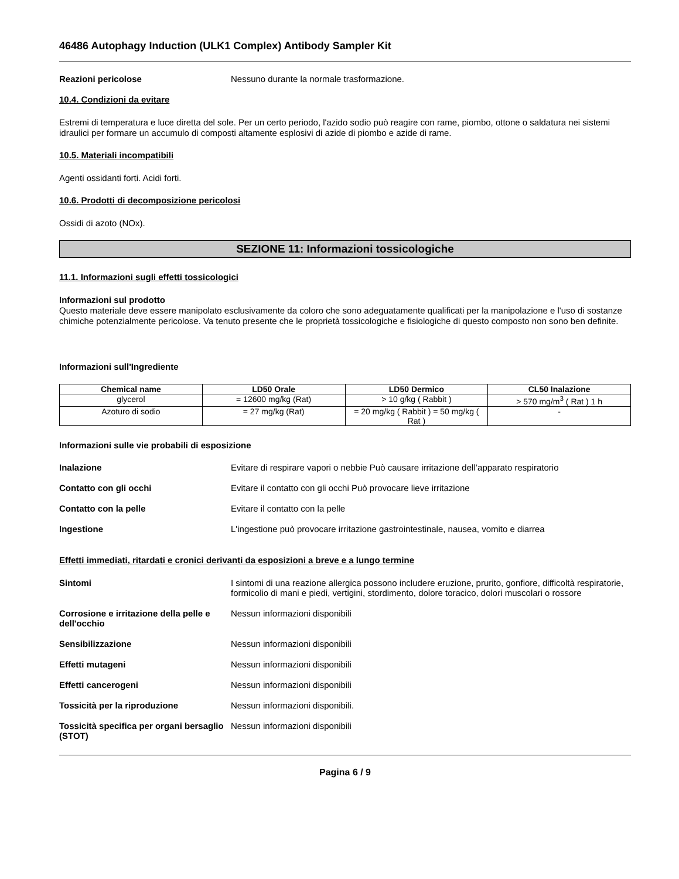46486 Autophagy Induction (ULK1 Complex) Antibody Sampler Kit
Reazioni pericolose Nessuno durante la normale trasformazione.
10.4. Condizioni da evitare
Estremi di temperatura e luce diretta del sole. Per un certo periodo, l'azido sodio può reagire con rame, piombo, ottone o saldatura nei sistemi idraulici per formare un accumulo di composti altamente esplosivi di azide di piombo e azide di rame.
10.5. Materiali incompatibili
Agenti ossidanti forti. Acidi forti.
10.6. Prodotti di decomposizione pericolosi
Ossidi di azoto (NOx).
SEZIONE 11: Informazioni tossicologiche
11.1. Informazioni sugli effetti tossicologici
Informazioni sul prodotto
Questo materiale deve essere manipolato esclusivamente da coloro che sono adeguatamente qualificati per la manipolazione e l'uso di sostanze chimiche potenzialmente pericolose. Va tenuto presente che le proprietà tossicologiche e fisiologiche di questo composto non sono ben definite.
Informazioni sull'Ingrediente
| Chemical name | LD50 Orale | LD50 Dermico | CL50 Inalazione |
| --- | --- | --- | --- |
| glycerol | = 12600 mg/kg (Rat) | > 10 g/kg ( Rabbit ) | > 570 mg/m<sup>3</sup> ( Rat ) 1 h |
| Azoturo di sodio | = 27 mg/kg (Rat) | = 20 mg/kg ( Rabbit ) = 50 mg/kg ( Rat ) | - |
Informazioni sulle vie probabili di esposizione
Inalazione Evitare di respirare vapori o nebbie Può causare irritazione dell’apparato respiratorio
Contatto con gli occhi Evitare il contatto con gli occhi Può provocare lieve irritazione
Contatto con la pelle Evitare il contatto con la pelle
Ingestione L'ingestione può provocare irritazione gastrointestinale, nausea, vomito e diarrea
Effetti immediati, ritardati e cronici derivanti da esposizioni a breve e a lungo termine
Sintomi I sintomi di una reazione allergica possono includere eruzione, prurito, gonfiore, difficoltà respiratorie, formicolio di mani e piedi, vertigini, stordimento, dolore toracico, dolori muscolari o rossore
Corrosione e irritazione della pelle e dell'occhio
Nessun informazioni disponibili
Sensibilizzazione Nessun informazioni disponibili
Effetti mutageni Nessun informazioni disponibili
Effetti cancerogeni Nessun informazioni disponibili
Tossicità per la riproduzione Nessun informazioni disponibili.
Tossicità specifica per organi bersaglio (STOT)
Nessun informazioni disponibili
Pagina 6 / 9